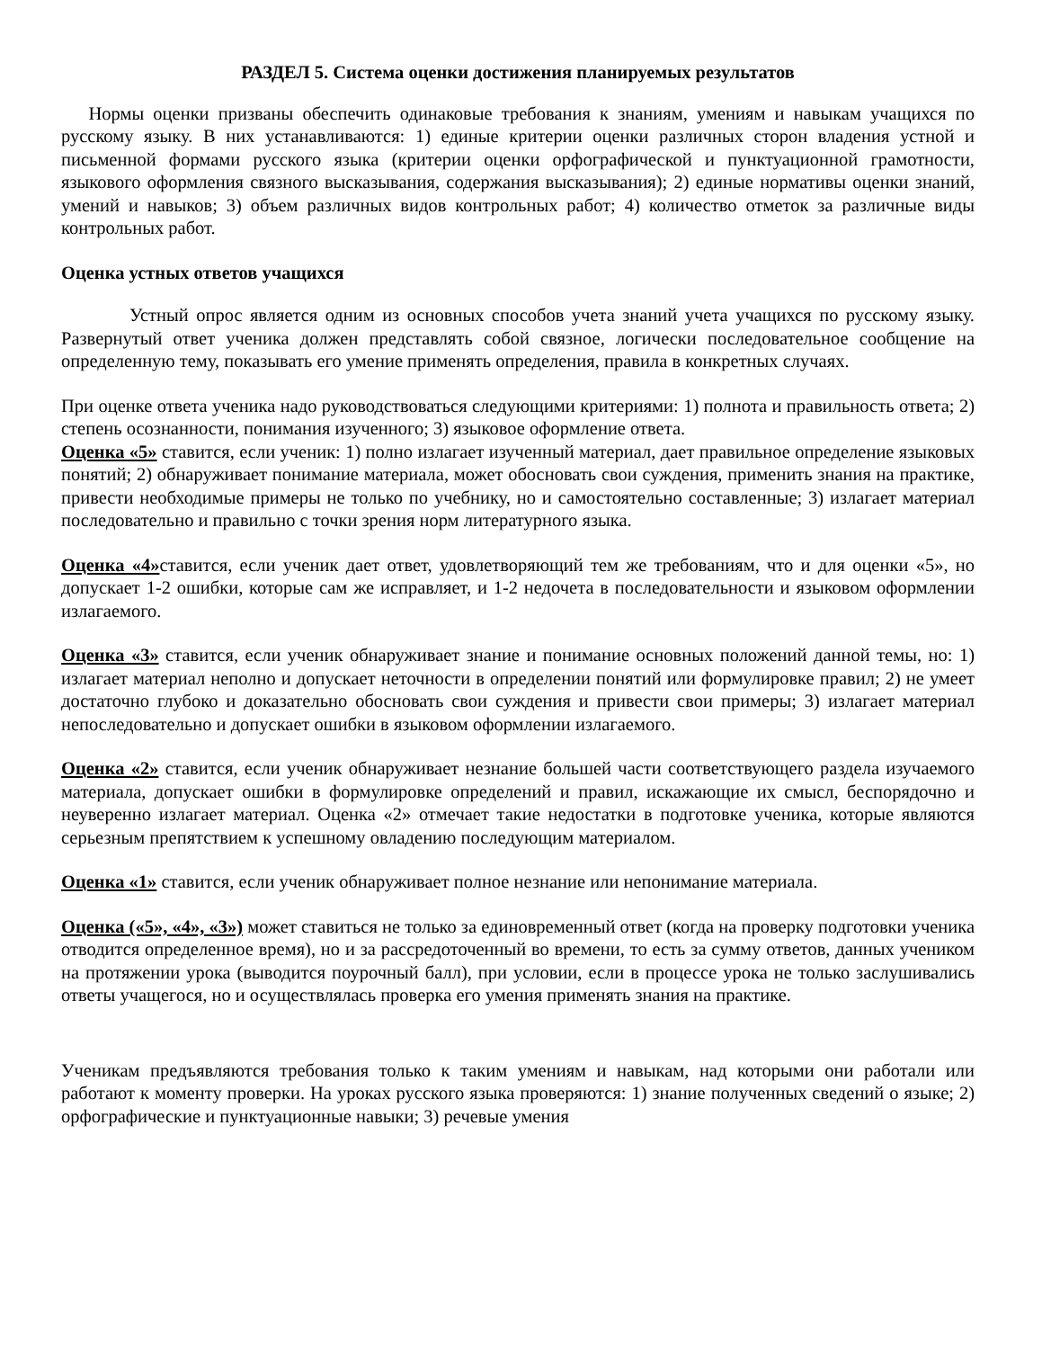РАЗДЕЛ 5. Система оценки достижения планируемых результатов
Нормы оценки призваны обеспечить одинаковые требования к знаниям, умениям и навыкам учащихся по русскому языку. В них устанавливаются: 1) единые критерии оценки различных сторон владения устной и письменной формами русского языка (критерии оценки орфографической и пунктуационной грамотности, языкового оформления связного высказывания, содержания высказывания); 2) единые нормативы оценки знаний, умений и навыков; 3) объем различных видов контрольных работ; 4) количество отметок за различные виды контрольных работ.
Оценка устных ответов учащихся
Устный опрос является одним из основных способов учета знаний учета учащихся по русскому языку. Развернутый ответ ученика должен представлять собой связное, логически последовательное сообщение на определенную тему, показывать его умение применять определения, правила в конкретных случаях.
При оценке ответа ученика надо руководствоваться следующими критериями: 1) полнота и правильность ответа; 2) степень осознанности, понимания изученного; 3) языковое оформление ответа.
Оценка «5» ставится, если ученик: 1) полно излагает изученный материал, дает правильное определение языковых понятий; 2) обнаруживает понимание материала, может обосновать свои суждения, применить знания на практике, привести необходимые примеры не только по учебнику, но и самостоятельно составленные; 3) излагает материал последовательно и правильно с точки зрения норм литературного языка.
Оценка «4»ставится, если ученик дает ответ, удовлетворяющий тем же требованиям, что и для оценки «5», но допускает 1-2 ошибки, которые сам же исправляет, и 1-2 недочета в последовательности и языковом оформлении излагаемого.
Оценка «3» ставится, если ученик обнаруживает знание и понимание основных положений данной темы, но: 1) излагает материал неполно и допускает неточности в определении понятий или формулировке правил; 2) не умеет достаточно глубоко и доказательно обосновать свои суждения и привести свои примеры; 3) излагает материал непоследовательно и допускает ошибки в языковом оформлении излагаемого.
Оценка «2» ставится, если ученик обнаруживает незнание большей части соответствующего раздела изучаемого материала, допускает ошибки в формулировке определений и правил, искажающие их смысл, беспорядочно и неуверенно излагает материал. Оценка «2» отмечает такие недостатки в подготовке ученика, которые являются серьезным препятствием к успешному овладению последующим материалом.
Оценка «1» ставится, если ученик обнаруживает полное незнание или непонимание материала.
Оценка («5», «4», «3») может ставиться не только за единовременный ответ (когда на проверку подготовки ученика отводится определенное время), но и за рассредоточенный во времени, то есть за сумму ответов, данных учеником на протяжении урока (выводится поурочный балл), при условии, если в процессе урока не только заслушивались ответы учащегося, но и осуществлялась проверка его умения применять знания на практике.
Ученикам предъявляются требования только к таким умениям и навыкам, над которыми они работали или работают к моменту проверки. На уроках русского языка проверяются: 1) знание полученных сведений о языке; 2) орфографические и пунктуационные навыки; 3) речевые умения